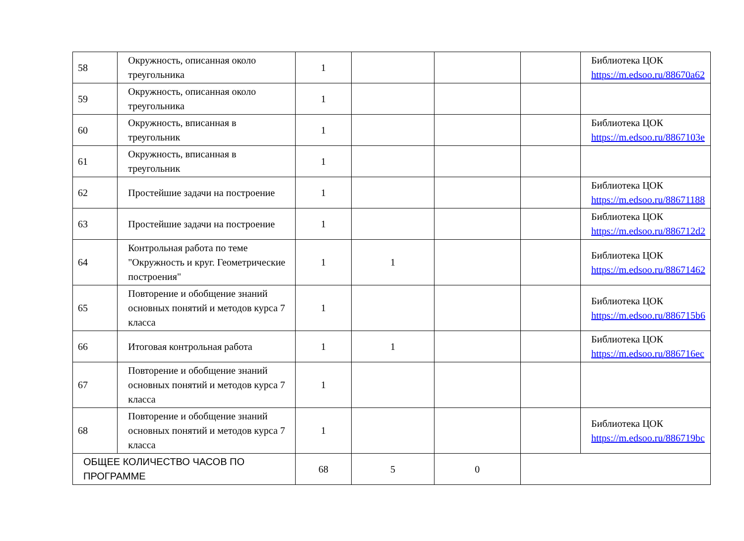| 58 | Окружность, описанная около треугольника | 1 | | | | Библиотека ЦОК https://m.edsoo.ru/88670a62 |
| 59 | Окружность, описанная около треугольника | 1 | | | | |
| 60 | Окружность, вписанная в треугольник | 1 | | | | Библиотека ЦОК https://m.edsoo.ru/8867103e |
| 61 | Окружность, вписанная в треугольник | 1 | | | | |
| 62 | Простейшие задачи на построение | 1 | | | | Библиотека ЦОК https://m.edsoo.ru/88671188 |
| 63 | Простейшие задачи на построение | 1 | | | | Библиотека ЦОК https://m.edsoo.ru/886712d2 |
| 64 | Контрольная работа по теме "Окружность и круг. Геометрические построения" | 1 | 1 | | | Библиотека ЦОК https://m.edsoo.ru/88671462 |
| 65 | Повторение и обобщение знаний основных понятий и методов курса 7 класса | 1 | | | | Библиотека ЦОК https://m.edsoo.ru/886715b6 |
| 66 | Итоговая контрольная работа | 1 | 1 | | | Библиотека ЦОК https://m.edsoo.ru/886716ec |
| 67 | Повторение и обобщение знаний основных понятий и методов курса 7 класса | 1 | | | | |
| 68 | Повторение и обобщение знаний основных понятий и методов курса 7 класса | 1 | | | | Библиотека ЦОК https://m.edsoo.ru/886719bc |
| ОБЩЕЕ КОЛИЧЕСТВО ЧАСОВ ПО ПРОГРАММЕ | | 68 | 5 | 0 | | |